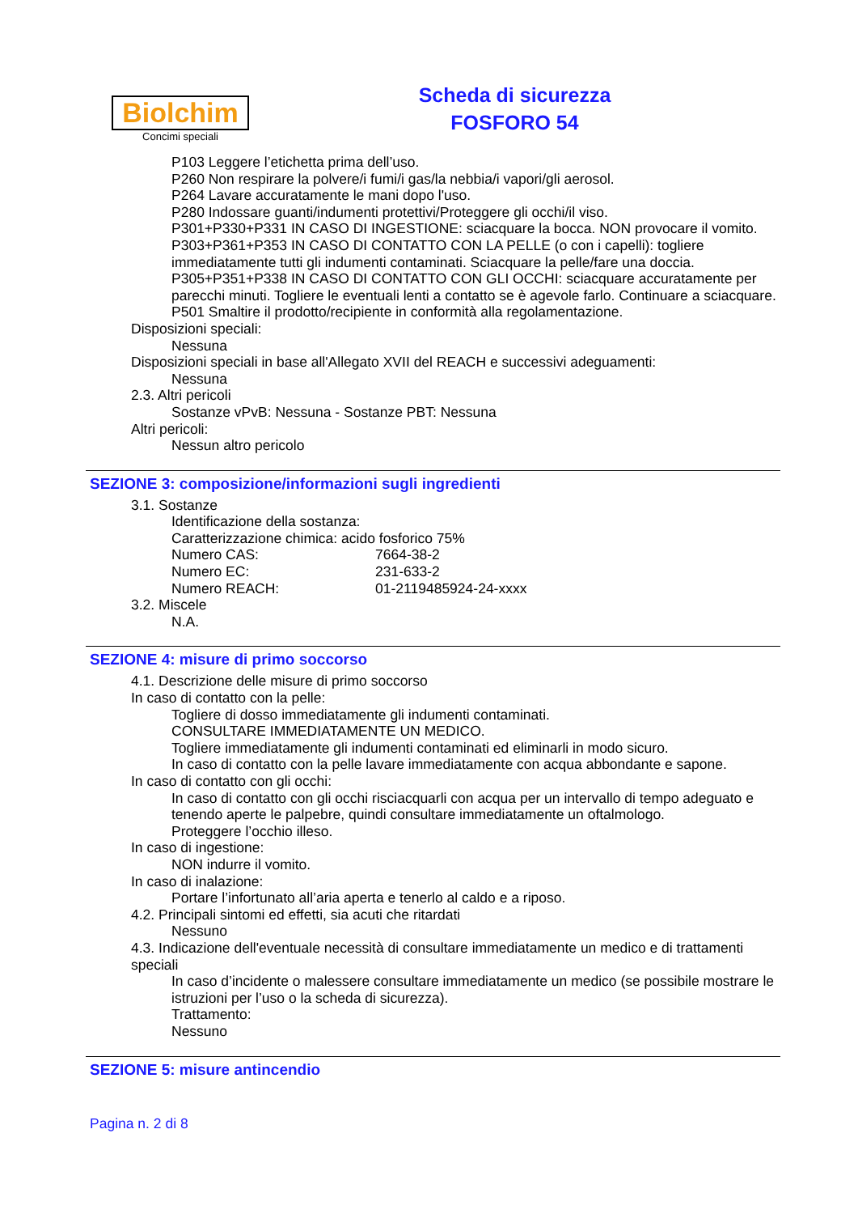Biolchim
Concimi speciali
Scheda di sicurezza
FOSFORO 54
P103 Leggere l’etichetta prima dell’uso.
P260 Non respirare la polvere/i fumi/i gas/la nebbia/i vapori/gli aerosol.
P264 Lavare accuratamente le mani dopo l'uso.
P280 Indossare guanti/indumenti protettivi/Proteggere gli occhi/il viso.
P301+P330+P331 IN CASO DI INGESTIONE: sciacquare la bocca. NON provocare il vomito.
P303+P361+P353 IN CASO DI CONTATTO CON LA PELLE (o con i capelli): togliere immediatamente tutti gli indumenti contaminati. Sciacquare la pelle/fare una doccia.
P305+P351+P338 IN CASO DI CONTATTO CON GLI OCCHI: sciacquare accuratamente per parecchi minuti. Togliere le eventuali lenti a contatto se è agevole farlo. Continuare a sciacquare.
P501 Smaltire il prodotto/recipiente in conformità alla regolamentazione.
Disposizioni speciali:
Nessuna
Disposizioni speciali in base all'Allegato XVII del REACH e successivi adeguamenti:
Nessuna
2.3. Altri pericoli
Sostanze vPvB: Nessuna - Sostanze PBT: Nessuna
Altri pericoli:
Nessun altro pericolo
SEZIONE 3: composizione/informazioni sugli ingredienti
3.1. Sostanze
Identificazione della sostanza:
Caratterizzazione chimica: acido fosforico 75%
| Numero CAS: | 7664-38-2 |
| Numero EC: | 231-633-2 |
| Numero REACH: | 01-2119485924-24-xxxx |
3.2. Miscele
N.A.
SEZIONE 4: misure di primo soccorso
4.1. Descrizione delle misure di primo soccorso
In caso di contatto con la pelle:
Togliere di dosso immediatamente gli indumenti contaminati.
CONSULTARE IMMEDIATAMENTE UN MEDICO.
Togliere immediatamente gli indumenti contaminati ed eliminarli in modo sicuro.
In caso di contatto con la pelle lavare immediatamente con acqua abbondante e sapone.
In caso di contatto con gli occhi:
In caso di contatto con gli occhi risciacquarli con acqua per un intervallo di tempo adeguato e tenendo aperte le palpebre, quindi consultare immediatamente un oftalmologo.
Proteggere l’occhio illeso.
In caso di ingestione:
NON indurre il vomito.
In caso di inalazione:
Portare l’infortunato all’aria aperta e tenerlo al caldo e a riposo.
4.2. Principali sintomi ed effetti, sia acuti che ritardati
Nessuno
4.3. Indicazione dell'eventuale necessità di consultare immediatamente un medico e di trattamenti speciali
In caso d’incidente o malessere consultare immediatamente un medico (se possibile mostrare le istruzioni per l’uso o la scheda di sicurezza).
Trattamento:
Nessuno
SEZIONE 5: misure antincendio
Pagina n. 2 di 8